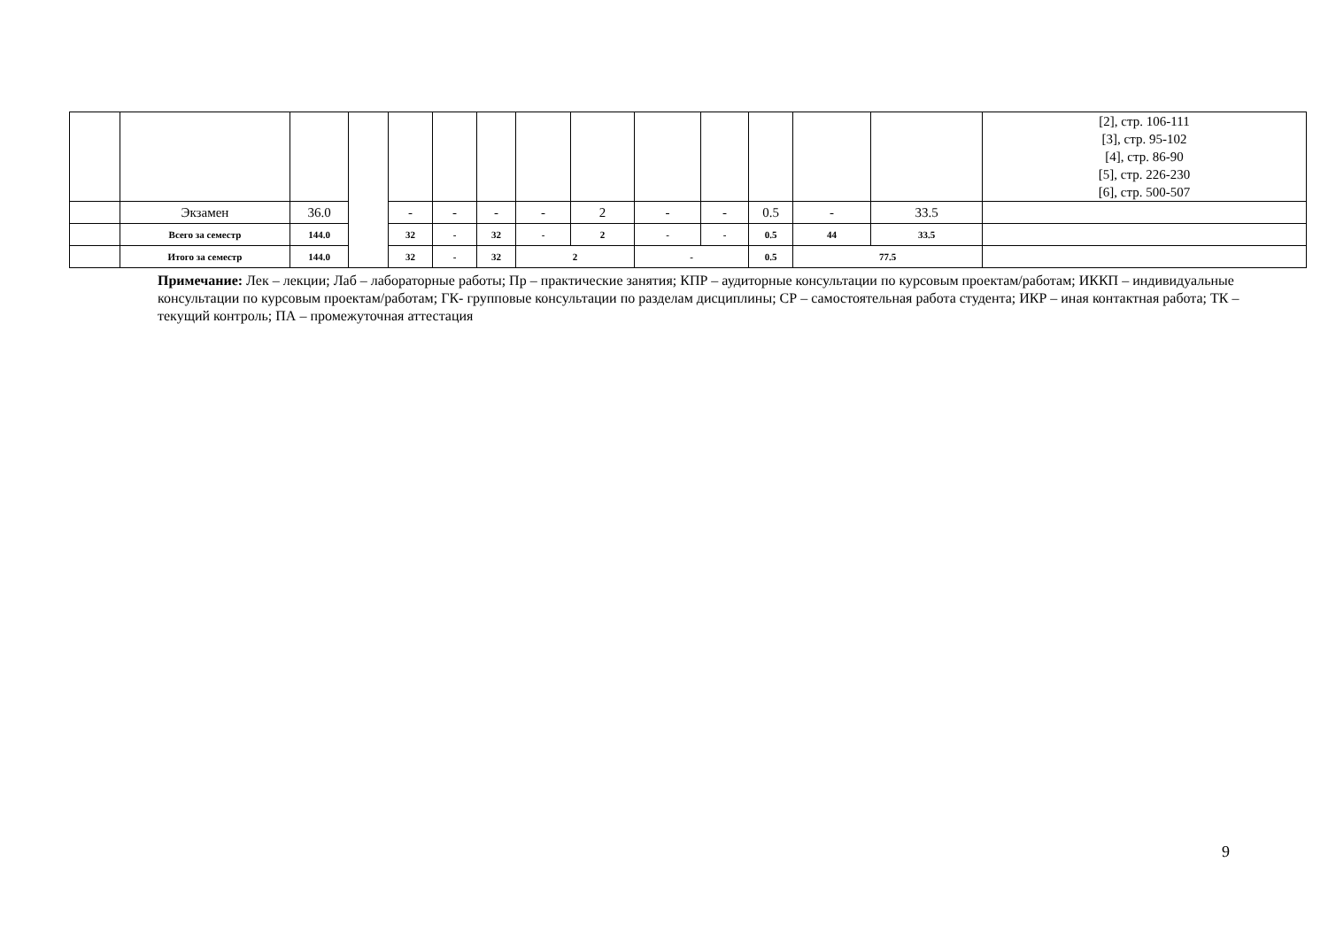| | | | | | | | | | | | | | | [2], стр. 106-111 [3], стр. 95-102 [4], стр. 86-90 [5], стр. 226-230 [6], стр. 500-507 |
| | Экзамен | 36.0 | | - | - | - | - | 2 | - | - | 0.5 | - | 33.5 | |
| | Всего за семестр | 144.0 | | 32 | - | 32 | - | 2 | - | - | 0.5 | 44 | 33.5 | |
| | Итого за семестр | 144.0 | | 32 | - | 32 | 2 | | - | | 0.5 | 77.5 | | |
Примечание: Лек – лекции; Лаб – лабораторные работы; Пр – практические занятия; КПР – аудиторные консультации по курсовым проектам/работам; ИККП – индивидуальные консультации по курсовым проектам/работам; ГК- групповые консультации по разделам дисциплины; СР – самостоятельная работа студента; ИКР – иная контактная работа; ТК – текущий контроль; ПА – промежуточная аттестация
9